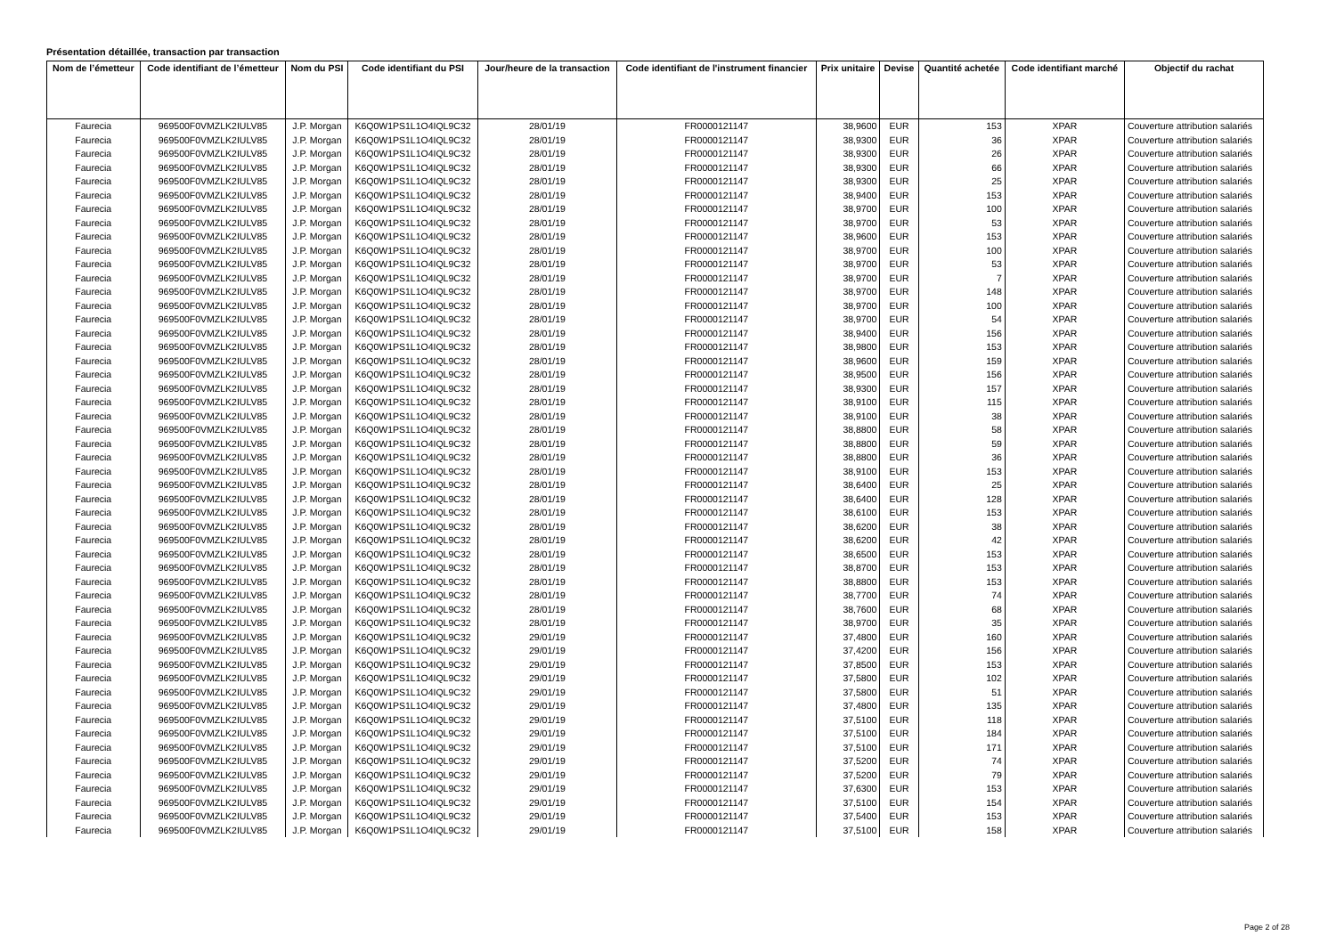Présentation détaillée, transaction par transaction
| Nom de l’émetteur | Code identifiant de l’émetteur | Nom du PSI | Code identifiant du PSI | Jour/heure de la transaction | Code identifiant de l'instrument financier | Prix unitaire | Devise | Quantité achetée | Code identifiant marché | Objectif du rachat |
| --- | --- | --- | --- | --- | --- | --- | --- | --- | --- | --- |
| Faurecia | 969500F0VMZLK2IULV85 | J.P. Morgan | K6Q0W1PS1L1O4IQL9C32 | 28/01/19 | FR0000121147 | 38,9600 | EUR | 153 | XPAR | Couverture attribution salariés |
| Faurecia | 969500F0VMZLK2IULV85 | J.P. Morgan | K6Q0W1PS1L1O4IQL9C32 | 28/01/19 | FR0000121147 | 38,9300 | EUR | 36 | XPAR | Couverture attribution salariés |
| Faurecia | 969500F0VMZLK2IULV85 | J.P. Morgan | K6Q0W1PS1L1O4IQL9C32 | 28/01/19 | FR0000121147 | 38,9300 | EUR | 26 | XPAR | Couverture attribution salariés |
| Faurecia | 969500F0VMZLK2IULV85 | J.P. Morgan | K6Q0W1PS1L1O4IQL9C32 | 28/01/19 | FR0000121147 | 38,9300 | EUR | 66 | XPAR | Couverture attribution salariés |
| Faurecia | 969500F0VMZLK2IULV85 | J.P. Morgan | K6Q0W1PS1L1O4IQL9C32 | 28/01/19 | FR0000121147 | 38,9300 | EUR | 25 | XPAR | Couverture attribution salariés |
| Faurecia | 969500F0VMZLK2IULV85 | J.P. Morgan | K6Q0W1PS1L1O4IQL9C32 | 28/01/19 | FR0000121147 | 38,9400 | EUR | 153 | XPAR | Couverture attribution salariés |
| Faurecia | 969500F0VMZLK2IULV85 | J.P. Morgan | K6Q0W1PS1L1O4IQL9C32 | 28/01/19 | FR0000121147 | 38,9700 | EUR | 100 | XPAR | Couverture attribution salariés |
| Faurecia | 969500F0VMZLK2IULV85 | J.P. Morgan | K6Q0W1PS1L1O4IQL9C32 | 28/01/19 | FR0000121147 | 38,9700 | EUR | 53 | XPAR | Couverture attribution salariés |
| Faurecia | 969500F0VMZLK2IULV85 | J.P. Morgan | K6Q0W1PS1L1O4IQL9C32 | 28/01/19 | FR0000121147 | 38,9600 | EUR | 153 | XPAR | Couverture attribution salariés |
| Faurecia | 969500F0VMZLK2IULV85 | J.P. Morgan | K6Q0W1PS1L1O4IQL9C32 | 28/01/19 | FR0000121147 | 38,9700 | EUR | 100 | XPAR | Couverture attribution salariés |
| Faurecia | 969500F0VMZLK2IULV85 | J.P. Morgan | K6Q0W1PS1L1O4IQL9C32 | 28/01/19 | FR0000121147 | 38,9700 | EUR | 53 | XPAR | Couverture attribution salariés |
| Faurecia | 969500F0VMZLK2IULV85 | J.P. Morgan | K6Q0W1PS1L1O4IQL9C32 | 28/01/19 | FR0000121147 | 38,9700 | EUR | 7 | XPAR | Couverture attribution salariés |
| Faurecia | 969500F0VMZLK2IULV85 | J.P. Morgan | K6Q0W1PS1L1O4IQL9C32 | 28/01/19 | FR0000121147 | 38,9700 | EUR | 148 | XPAR | Couverture attribution salariés |
| Faurecia | 969500F0VMZLK2IULV85 | J.P. Morgan | K6Q0W1PS1L1O4IQL9C32 | 28/01/19 | FR0000121147 | 38,9700 | EUR | 100 | XPAR | Couverture attribution salariés |
| Faurecia | 969500F0VMZLK2IULV85 | J.P. Morgan | K6Q0W1PS1L1O4IQL9C32 | 28/01/19 | FR0000121147 | 38,9700 | EUR | 54 | XPAR | Couverture attribution salariés |
| Faurecia | 969500F0VMZLK2IULV85 | J.P. Morgan | K6Q0W1PS1L1O4IQL9C32 | 28/01/19 | FR0000121147 | 38,9400 | EUR | 156 | XPAR | Couverture attribution salariés |
| Faurecia | 969500F0VMZLK2IULV85 | J.P. Morgan | K6Q0W1PS1L1O4IQL9C32 | 28/01/19 | FR0000121147 | 38,9800 | EUR | 153 | XPAR | Couverture attribution salariés |
| Faurecia | 969500F0VMZLK2IULV85 | J.P. Morgan | K6Q0W1PS1L1O4IQL9C32 | 28/01/19 | FR0000121147 | 38,9600 | EUR | 159 | XPAR | Couverture attribution salariés |
| Faurecia | 969500F0VMZLK2IULV85 | J.P. Morgan | K6Q0W1PS1L1O4IQL9C32 | 28/01/19 | FR0000121147 | 38,9500 | EUR | 156 | XPAR | Couverture attribution salariés |
| Faurecia | 969500F0VMZLK2IULV85 | J.P. Morgan | K6Q0W1PS1L1O4IQL9C32 | 28/01/19 | FR0000121147 | 38,9300 | EUR | 157 | XPAR | Couverture attribution salariés |
| Faurecia | 969500F0VMZLK2IULV85 | J.P. Morgan | K6Q0W1PS1L1O4IQL9C32 | 28/01/19 | FR0000121147 | 38,9100 | EUR | 115 | XPAR | Couverture attribution salariés |
| Faurecia | 969500F0VMZLK2IULV85 | J.P. Morgan | K6Q0W1PS1L1O4IQL9C32 | 28/01/19 | FR0000121147 | 38,9100 | EUR | 38 | XPAR | Couverture attribution salariés |
| Faurecia | 969500F0VMZLK2IULV85 | J.P. Morgan | K6Q0W1PS1L1O4IQL9C32 | 28/01/19 | FR0000121147 | 38,8800 | EUR | 58 | XPAR | Couverture attribution salariés |
| Faurecia | 969500F0VMZLK2IULV85 | J.P. Morgan | K6Q0W1PS1L1O4IQL9C32 | 28/01/19 | FR0000121147 | 38,8800 | EUR | 59 | XPAR | Couverture attribution salariés |
| Faurecia | 969500F0VMZLK2IULV85 | J.P. Morgan | K6Q0W1PS1L1O4IQL9C32 | 28/01/19 | FR0000121147 | 38,8800 | EUR | 36 | XPAR | Couverture attribution salariés |
| Faurecia | 969500F0VMZLK2IULV85 | J.P. Morgan | K6Q0W1PS1L1O4IQL9C32 | 28/01/19 | FR0000121147 | 38,9100 | EUR | 153 | XPAR | Couverture attribution salariés |
| Faurecia | 969500F0VMZLK2IULV85 | J.P. Morgan | K6Q0W1PS1L1O4IQL9C32 | 28/01/19 | FR0000121147 | 38,6400 | EUR | 25 | XPAR | Couverture attribution salariés |
| Faurecia | 969500F0VMZLK2IULV85 | J.P. Morgan | K6Q0W1PS1L1O4IQL9C32 | 28/01/19 | FR0000121147 | 38,6400 | EUR | 128 | XPAR | Couverture attribution salariés |
| Faurecia | 969500F0VMZLK2IULV85 | J.P. Morgan | K6Q0W1PS1L1O4IQL9C32 | 28/01/19 | FR0000121147 | 38,6100 | EUR | 153 | XPAR | Couverture attribution salariés |
| Faurecia | 969500F0VMZLK2IULV85 | J.P. Morgan | K6Q0W1PS1L1O4IQL9C32 | 28/01/19 | FR0000121147 | 38,6200 | EUR | 38 | XPAR | Couverture attribution salariés |
| Faurecia | 969500F0VMZLK2IULV85 | J.P. Morgan | K6Q0W1PS1L1O4IQL9C32 | 28/01/19 | FR0000121147 | 38,6200 | EUR | 42 | XPAR | Couverture attribution salariés |
| Faurecia | 969500F0VMZLK2IULV85 | J.P. Morgan | K6Q0W1PS1L1O4IQL9C32 | 28/01/19 | FR0000121147 | 38,6500 | EUR | 153 | XPAR | Couverture attribution salariés |
| Faurecia | 969500F0VMZLK2IULV85 | J.P. Morgan | K6Q0W1PS1L1O4IQL9C32 | 28/01/19 | FR0000121147 | 38,8700 | EUR | 153 | XPAR | Couverture attribution salariés |
| Faurecia | 969500F0VMZLK2IULV85 | J.P. Morgan | K6Q0W1PS1L1O4IQL9C32 | 28/01/19 | FR0000121147 | 38,8800 | EUR | 153 | XPAR | Couverture attribution salariés |
| Faurecia | 969500F0VMZLK2IULV85 | J.P. Morgan | K6Q0W1PS1L1O4IQL9C32 | 28/01/19 | FR0000121147 | 38,7700 | EUR | 74 | XPAR | Couverture attribution salariés |
| Faurecia | 969500F0VMZLK2IULV85 | J.P. Morgan | K6Q0W1PS1L1O4IQL9C32 | 28/01/19 | FR0000121147 | 38,7600 | EUR | 68 | XPAR | Couverture attribution salariés |
| Faurecia | 969500F0VMZLK2IULV85 | J.P. Morgan | K6Q0W1PS1L1O4IQL9C32 | 28/01/19 | FR0000121147 | 38,9700 | EUR | 35 | XPAR | Couverture attribution salariés |
| Faurecia | 969500F0VMZLK2IULV85 | J.P. Morgan | K6Q0W1PS1L1O4IQL9C32 | 29/01/19 | FR0000121147 | 37,4800 | EUR | 160 | XPAR | Couverture attribution salariés |
| Faurecia | 969500F0VMZLK2IULV85 | J.P. Morgan | K6Q0W1PS1L1O4IQL9C32 | 29/01/19 | FR0000121147 | 37,4200 | EUR | 156 | XPAR | Couverture attribution salariés |
| Faurecia | 969500F0VMZLK2IULV85 | J.P. Morgan | K6Q0W1PS1L1O4IQL9C32 | 29/01/19 | FR0000121147 | 37,8500 | EUR | 153 | XPAR | Couverture attribution salariés |
| Faurecia | 969500F0VMZLK2IULV85 | J.P. Morgan | K6Q0W1PS1L1O4IQL9C32 | 29/01/19 | FR0000121147 | 37,5800 | EUR | 102 | XPAR | Couverture attribution salariés |
| Faurecia | 969500F0VMZLK2IULV85 | J.P. Morgan | K6Q0W1PS1L1O4IQL9C32 | 29/01/19 | FR0000121147 | 37,5800 | EUR | 51 | XPAR | Couverture attribution salariés |
| Faurecia | 969500F0VMZLK2IULV85 | J.P. Morgan | K6Q0W1PS1L1O4IQL9C32 | 29/01/19 | FR0000121147 | 37,4800 | EUR | 135 | XPAR | Couverture attribution salariés |
| Faurecia | 969500F0VMZLK2IULV85 | J.P. Morgan | K6Q0W1PS1L1O4IQL9C32 | 29/01/19 | FR0000121147 | 37,5100 | EUR | 118 | XPAR | Couverture attribution salariés |
| Faurecia | 969500F0VMZLK2IULV85 | J.P. Morgan | K6Q0W1PS1L1O4IQL9C32 | 29/01/19 | FR0000121147 | 37,5100 | EUR | 184 | XPAR | Couverture attribution salariés |
| Faurecia | 969500F0VMZLK2IULV85 | J.P. Morgan | K6Q0W1PS1L1O4IQL9C32 | 29/01/19 | FR0000121147 | 37,5100 | EUR | 171 | XPAR | Couverture attribution salariés |
| Faurecia | 969500F0VMZLK2IULV85 | J.P. Morgan | K6Q0W1PS1L1O4IQL9C32 | 29/01/19 | FR0000121147 | 37,5200 | EUR | 74 | XPAR | Couverture attribution salariés |
| Faurecia | 969500F0VMZLK2IULV85 | J.P. Morgan | K6Q0W1PS1L1O4IQL9C32 | 29/01/19 | FR0000121147 | 37,5200 | EUR | 79 | XPAR | Couverture attribution salariés |
| Faurecia | 969500F0VMZLK2IULV85 | J.P. Morgan | K6Q0W1PS1L1O4IQL9C32 | 29/01/19 | FR0000121147 | 37,6300 | EUR | 153 | XPAR | Couverture attribution salariés |
| Faurecia | 969500F0VMZLK2IULV85 | J.P. Morgan | K6Q0W1PS1L1O4IQL9C32 | 29/01/19 | FR0000121147 | 37,5100 | EUR | 154 | XPAR | Couverture attribution salariés |
| Faurecia | 969500F0VMZLK2IULV85 | J.P. Morgan | K6Q0W1PS1L1O4IQL9C32 | 29/01/19 | FR0000121147 | 37,5400 | EUR | 153 | XPAR | Couverture attribution salariés |
| Faurecia | 969500F0VMZLK2IULV85 | J.P. Morgan | K6Q0W1PS1L1O4IQL9C32 | 29/01/19 | FR0000121147 | 37,5100 | EUR | 158 | XPAR | Couverture attribution salariés |
Page 2 of 28